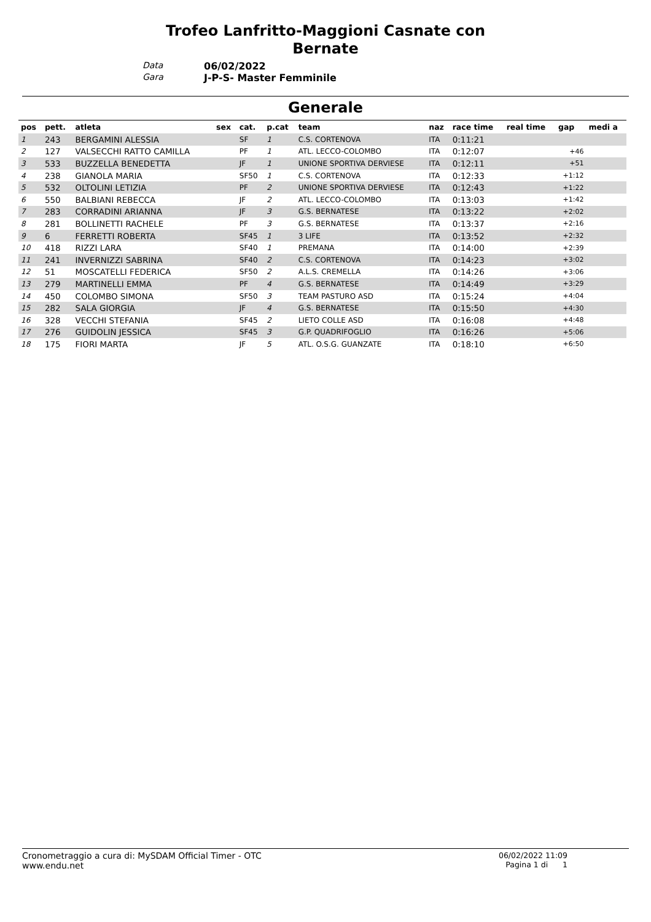Trofeo Lanfritto-Maggioni Casnate con
Bernate
Data 06/02/2022 Gara J-P-S- Master Femminile
Generale
| pos | pett. | atleta | sex | cat. | p.cat | team | naz | race time | real time | gap | medi a |
| --- | --- | --- | --- | --- | --- | --- | --- | --- | --- | --- | --- |
| 1 | 243 | BERGAMINI ALESSIA | | SF | 1 | C.S. CORTENOVA | ITA | 0:11:21 | | | |
| 2 | 127 | VALSECCHI RATTO CAMILLA | | PF | 1 | ATL. LECCO-COLOMBO | ITA | 0:12:07 | | +46 | |
| 3 | 533 | BUZZELLA BENEDETTA | | JF | 1 | UNIONE SPORTIVA DERVIESE | ITA | 0:12:11 | | +51 | |
| 4 | 238 | GIANOLA MARIA | | SF50 | 1 | C.S. CORTENOVA | ITA | 0:12:33 | | +1:12 | |
| 5 | 532 | OLTOLINI LETIZIA | | PF | 2 | UNIONE SPORTIVA DERVIESE | ITA | 0:12:43 | | +1:22 | |
| 6 | 550 | BALBIANI REBECCA | | JF | 2 | ATL. LECCO-COLOMBO | ITA | 0:13:03 | | +1:42 | |
| 7 | 283 | CORRADINI ARIANNA | | JF | 3 | G.S. BERNATESE | ITA | 0:13:22 | | +2:02 | |
| 8 | 281 | BOLLINETTI RACHELE | | PF | 3 | G.S. BERNATESE | ITA | 0:13:37 | | +2:16 | |
| 9 | 6 | FERRETTI ROBERTA | | SF45 | 1 | 3 LIFE | ITA | 0:13:52 | | +2:32 | |
| 10 | 418 | RIZZI LARA | | SF40 | 1 | PREMANA | ITA | 0:14:00 | | +2:39 | |
| 11 | 241 | INVERNIZZI SABRINA | | SF40 | 2 | C.S. CORTENOVA | ITA | 0:14:23 | | +3:02 | |
| 12 | 51 | MOSCATELLI FEDERICA | | SF50 | 2 | A.L.S. CREMELLA | ITA | 0:14:26 | | +3:06 | |
| 13 | 279 | MARTINELLI EMMA | | PF | 4 | G.S. BERNATESE | ITA | 0:14:49 | | +3:29 | |
| 14 | 450 | COLOMBO SIMONA | | SF50 | 3 | TEAM PASTURO ASD | ITA | 0:15:24 | | +4:04 | |
| 15 | 282 | SALA GIORGIA | | JF | 4 | G.S. BERNATESE | ITA | 0:15:50 | | +4:30 | |
| 16 | 328 | VECCHI STEFANIA | | SF45 | 2 | LIETO COLLE ASD | ITA | 0:16:08 | | +4:48 | |
| 17 | 276 | GUIDOLIN JESSICA | | SF45 | 3 | G.P. QUADRIFOGLIO | ITA | 0:16:26 | | +5:06 | |
| 18 | 175 | FIORI MARTA | | JF | 5 | ATL. O.S.G. GUANZATE | ITA | 0:18:10 | | +6:50 | |
Cronometraggio a cura di: MySDAM Official Timer - OTC
www.endu.net
06/02/2022 11:09
Pagina 1 di 1